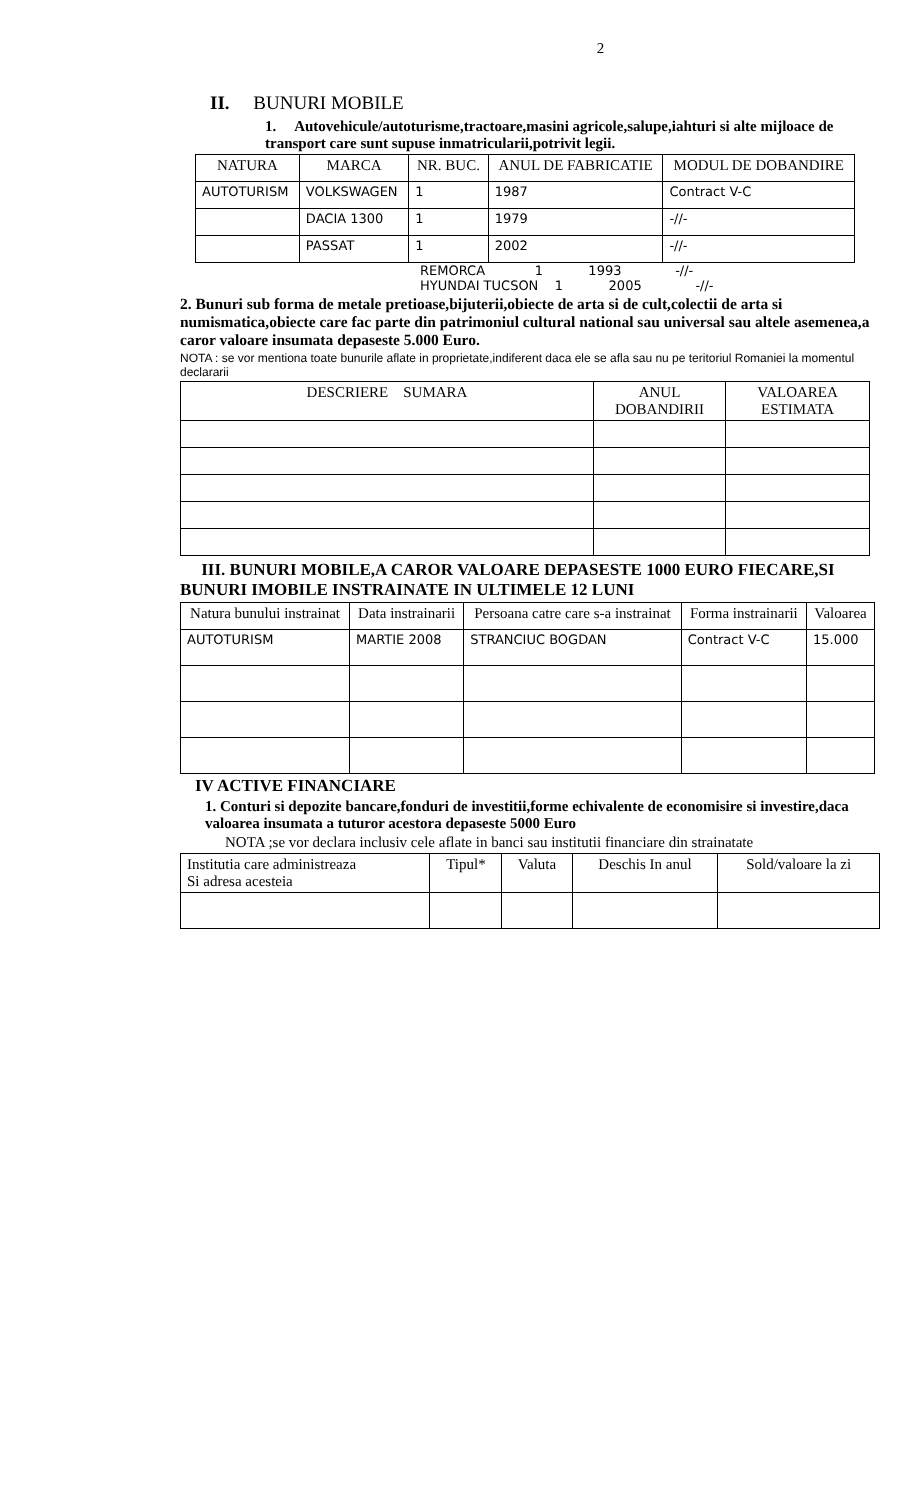2
II. BUNURI MOBILE
1. Autovehicule/autoturisme,tractoare,masini agricole,salupe,iahturi si alte mijloace de transport care sunt supuse inmatricularii,potrivit legii.
| NATURA | MARCA | NR. BUC. | ANUL DE FABRICATIE | MODUL DE DOBANDIRE |
| --- | --- | --- | --- | --- |
| AUTOTURISM | VOLKSWAGEN | 1 | 1987 | Contract V-C |
| | DACIA 1300 | 1 | 1979 | -//- |
| | PASSAT | 1 | 2002 | -//- |
REMORCA 1 1993 -//-
HYUNDAI TUCSON 1 2005 -//-
2. Bunuri sub forma de metale pretioase,bijuterii,obiecte de arta si de cult,colectii de arta si numismatica,obiecte care fac parte din patrimoniul cultural national sau universal sau altele asemenea,a caror valoare insumata depaseste 5.000 Euro.
NOTA : se vor mentiona toate bunurile aflate in proprietate,indiferent daca ele se afla sau nu pe teritoriul Romaniei la momentul declararii
| DESCRIERE SUMARA | ANUL DOBANDIRII | VALOAREA ESTIMATA |
| --- | --- | --- |
III. BUNURI MOBILE,A CAROR VALOARE DEPASESTE 1000 EURO FIECARE,SI BUNURI IMOBILE INSTRAINATE IN ULTIMELE 12 LUNI
| Natura bunului instrainat | Data instrainarii | Persoana catre care s-a instrainat | Forma instrainarii | Valoarea |
| --- | --- | --- | --- | --- |
| AUTOTURISM | MARTIE 2008 | STRANCIUC BOGDAN | Contract V-C | 15.000 |
IV ACTIVE FINANCIARE
1. Conturi si depozite bancare,fonduri de investitii,forme echivalente de economisire si investire,daca valoarea insumata a tuturor acestora depaseste 5000 Euro
NOTA ;se vor declara inclusiv cele aflate in banci sau institutii financiare din strainatate
| Institutia care administreaza Si adresa acesteia | Tipul* | Valuta | Deschis In anul | Sold/valoare la zi |
| --- | --- | --- | --- | --- |